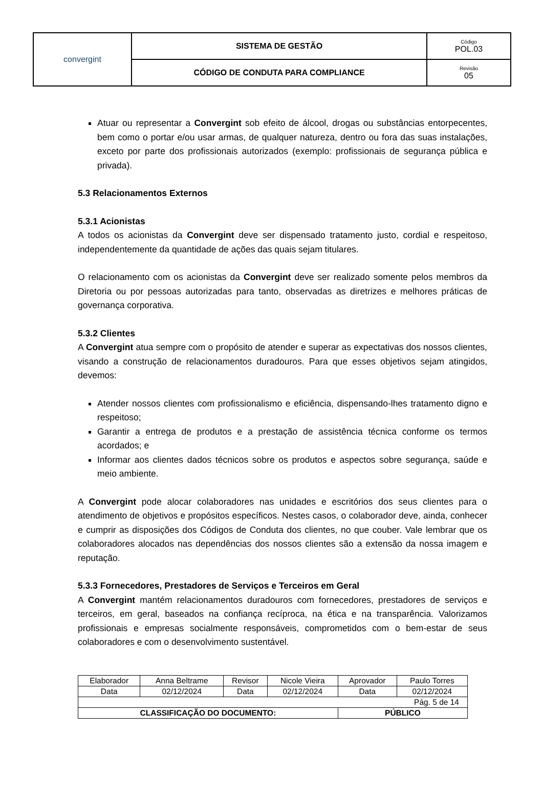| convergint | SISTEMA DE GESTÃO | Código POL.03 |
| | CÓDIGO DE CONDUTA PARA COMPLIANCE | Revisão 05 |
Atuar ou representar a Convergint sob efeito de álcool, drogas ou substâncias entorpecentes, bem como o portar e/ou usar armas, de qualquer natureza, dentro ou fora das suas instalações, exceto por parte dos profissionais autorizados (exemplo: profissionais de segurança pública e privada).
5.3 Relacionamentos Externos
5.3.1 Acionistas
A todos os acionistas da Convergint deve ser dispensado tratamento justo, cordial e respeitoso, independentemente da quantidade de ações das quais sejam titulares.
O relacionamento com os acionistas da Convergint deve ser realizado somente pelos membros da Diretoria ou por pessoas autorizadas para tanto, observadas as diretrizes e melhores práticas de governança corporativa.
5.3.2 Clientes
A Convergint atua sempre com o propósito de atender e superar as expectativas dos nossos clientes, visando a construção de relacionamentos duradouros. Para que esses objetivos sejam atingidos, devemos:
Atender nossos clientes com profissionalismo e eficiência, dispensando-lhes tratamento digno e respeitoso;
Garantir a entrega de produtos e a prestação de assistência técnica conforme os termos acordados; e
Informar aos clientes dados técnicos sobre os produtos e aspectos sobre segurança, saúde e meio ambiente.
A Convergint pode alocar colaboradores nas unidades e escritórios dos seus clientes para o atendimento de objetivos e propósitos específicos. Nestes casos, o colaborador deve, ainda, conhecer e cumprir as disposições dos Códigos de Conduta dos clientes, no que couber. Vale lembrar que os colaboradores alocados nas dependências dos nossos clientes são a extensão da nossa imagem e reputação.
5.3.3 Fornecedores, Prestadores de Serviços e Terceiros em Geral
A Convergint mantém relacionamentos duradouros com fornecedores, prestadores de serviços e terceiros, em geral, baseados na confiança recíproca, na ética e na transparência. Valorizamos profissionais e empresas socialmente responsáveis, comprometidos com o bem-estar de seus colaboradores e com o desenvolvimento sustentável.
| Elaborador | Anna Beltrame | Revisor | Nicole Vieira | Aprovador | Paulo Torres |
| Data | 02/12/2024 | Data | 02/12/2024 | Data | 02/12/2024 |
| Pág. 5 de 14 | | | | | |
| CLASSIFICAÇÃO DO DOCUMENTO: | | | | PÚBLICO | |